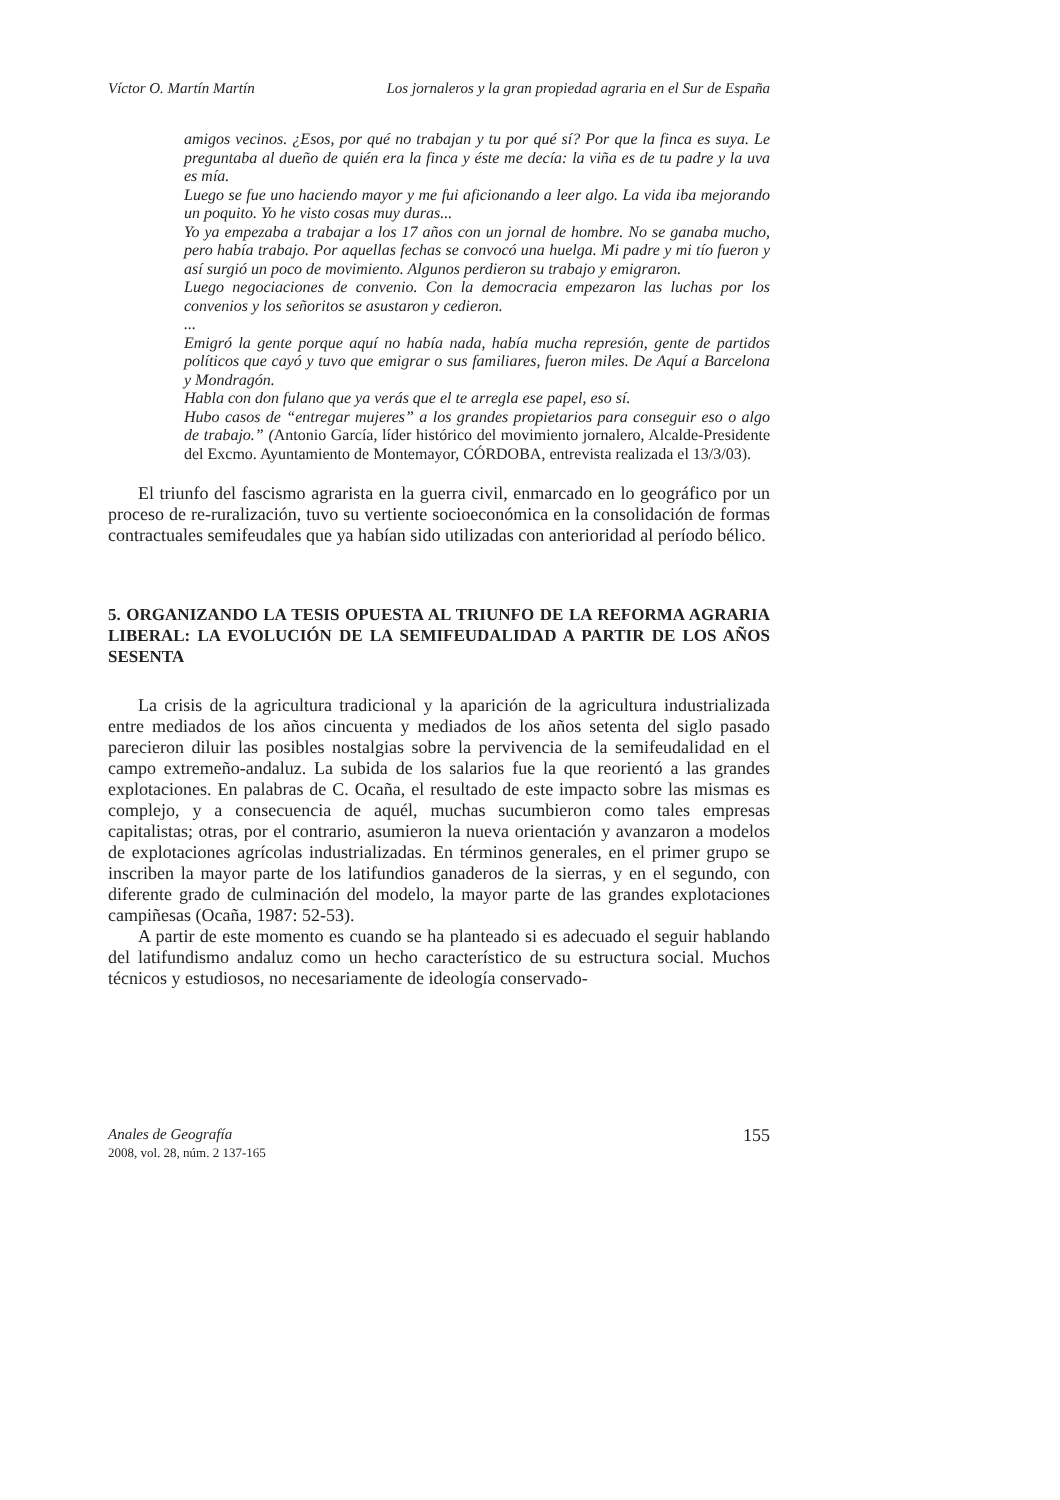Víctor O. Martín Martín Los jornaleros y la gran propiedad agraria en el Sur de España
amigos vecinos. ¿Esos, por qué no trabajan y tu por qué sí? Por que la finca es suya. Le preguntaba al dueño de quién era la finca y éste me decía: la viña es de tu padre y la uva es mía.
Luego se fue uno haciendo mayor y me fui aficionando a leer algo. La vida iba mejorando un poquito. Yo he visto cosas muy duras...
Yo ya empezaba a trabajar a los 17 años con un jornal de hombre. No se ganaba mucho, pero había trabajo. Por aquellas fechas se convocó una huelga. Mi padre y mi tío fueron y así surgió un poco de movimiento. Algunos perdieron su trabajo y emigraron.
Luego negociaciones de convenio. Con la democracia empezaron las luchas por los convenios y los señoritos se asustaron y cedieron.
...
Emigró la gente porque aquí no había nada, había mucha represión, gente de partidos políticos que cayó y tuvo que emigrar o sus familiares, fueron miles. De Aquí a Barcelona y Mondragón.
Habla con don fulano que ya verás que el te arregla ese papel, eso sí.
Hubo casos de “entregar mujeres” a los grandes propietarios para conseguir eso o algo de trabajo.” (Antonio García, líder histórico del movimiento jornalero, Alcalde-Presidente del Excmo. Ayuntamiento de Montemayor, CÓRDOBA, entrevista realizada el 13/3/03).
El triunfo del fascismo agrarista en la guerra civil, enmarcado en lo geográfico por un proceso de re-ruralización, tuvo su vertiente socioeconómica en la consolidación de formas contractuales semifeudales que ya habían sido utilizadas con anterioridad al período bélico.
5. ORGANIZANDO LA TESIS OPUESTA AL TRIUNFO DE LA REFORMA AGRARIA LIBERAL: LA EVOLUCIÓN DE LA SEMIFEUDALIDAD A PARTIR DE LOS AÑOS SESENTA
La crisis de la agricultura tradicional y la aparición de la agricultura industrializada entre mediados de los años cincuenta y mediados de los años setenta del siglo pasado parecieron diluir las posibles nostalgias sobre la pervivencia de la semifeudalidad en el campo extremeño-andaluz. La subida de los salarios fue la que reorientó a las grandes explotaciones. En palabras de C. Ocaña, el resultado de este impacto sobre las mismas es complejo, y a consecuencia de aquél, muchas sucumbieron como tales empresas capitalistas; otras, por el contrario, asumieron la nueva orientación y avanzaron a modelos de explotaciones agrícolas industrializadas. En términos generales, en el primer grupo se inscriben la mayor parte de los latifundios ganaderos de la sierras, y en el segundo, con diferente grado de culminación del modelo, la mayor parte de las grandes explotaciones campiñesas (Ocaña, 1987: 52-53).
A partir de este momento es cuando se ha planteado si es adecuado el seguir hablando del latifundismo andaluz como un hecho característico de su estructura social. Muchos técnicos y estudiosos, no necesariamente de ideología conservado-
Anales de Geografía
2008, vol. 28, núm. 2 137-165
155